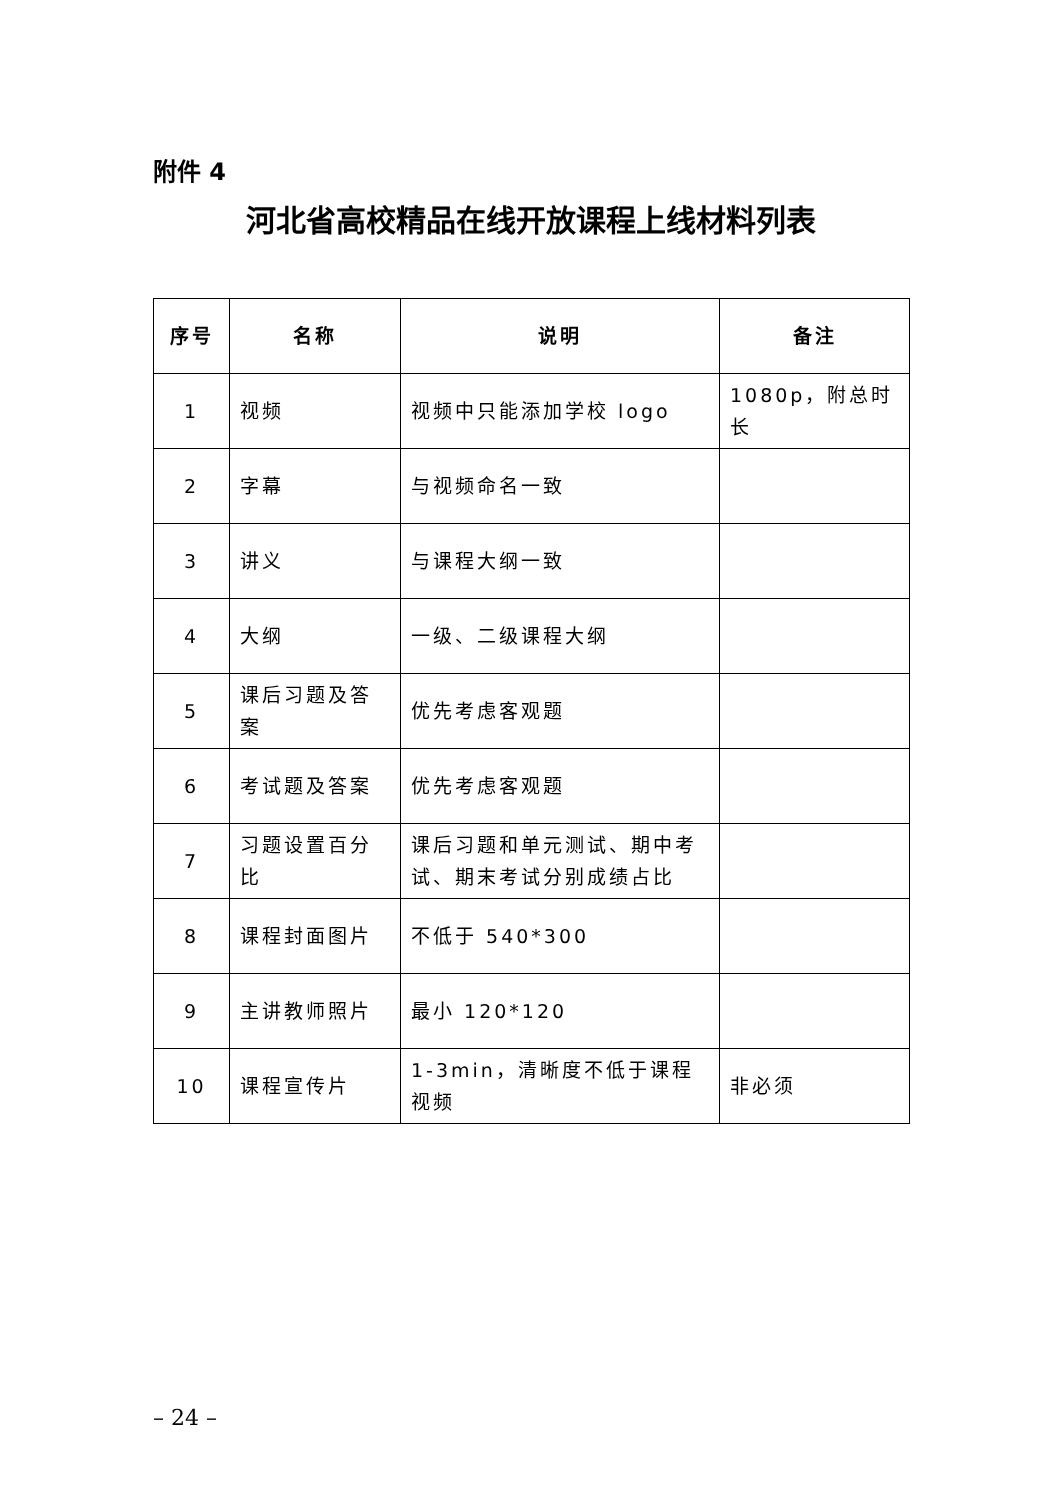附件 4
河北省高校精品在线开放课程上线材料列表
| 序号 | 名称 | 说明 | 备注 |
| --- | --- | --- | --- |
| 1 | 视频 | 视频中只能添加学校 logo | 1080p，附总时长 |
| 2 | 字幕 | 与视频命名一致 | |
| 3 | 讲义 | 与课程大纲一致 | |
| 4 | 大纲 | 一级、二级课程大纲 | |
| 5 | 课后习题及答案 | 优先考虑客观题 | |
| 6 | 考试题及答案 | 优先考虑客观题 | |
| 7 | 习题设置百分比 | 课后习题和单元测试、期中考试、期末考试分别成绩占比 | |
| 8 | 课程封面图片 | 不低于 540*300 | |
| 9 | 主讲教师照片 | 最小 120*120 | |
| 10 | 课程宣传片 | 1-3min，清晰度不低于课程视频 | 非必须 |
– 24 –